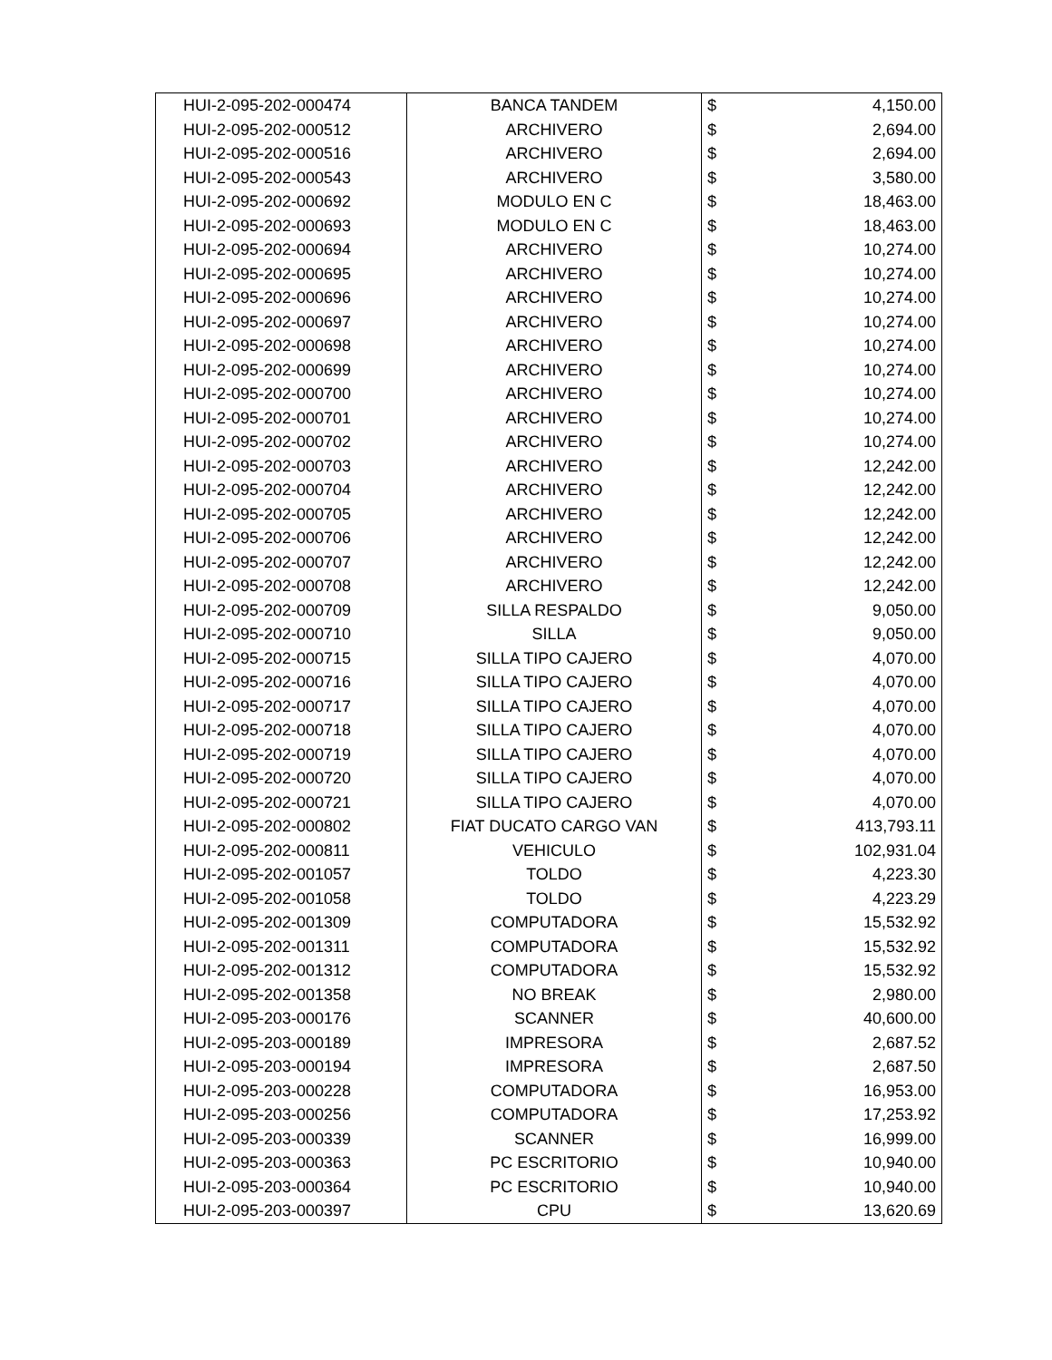| HUI-2-095-202-000474 | BANCA TANDEM | $ | 4,150.00 |
| HUI-2-095-202-000512 | ARCHIVERO | $ | 2,694.00 |
| HUI-2-095-202-000516 | ARCHIVERO | $ | 2,694.00 |
| HUI-2-095-202-000543 | ARCHIVERO | $ | 3,580.00 |
| HUI-2-095-202-000692 | MODULO EN C | $ | 18,463.00 |
| HUI-2-095-202-000693 | MODULO EN C | $ | 18,463.00 |
| HUI-2-095-202-000694 | ARCHIVERO | $ | 10,274.00 |
| HUI-2-095-202-000695 | ARCHIVERO | $ | 10,274.00 |
| HUI-2-095-202-000696 | ARCHIVERO | $ | 10,274.00 |
| HUI-2-095-202-000697 | ARCHIVERO | $ | 10,274.00 |
| HUI-2-095-202-000698 | ARCHIVERO | $ | 10,274.00 |
| HUI-2-095-202-000699 | ARCHIVERO | $ | 10,274.00 |
| HUI-2-095-202-000700 | ARCHIVERO | $ | 10,274.00 |
| HUI-2-095-202-000701 | ARCHIVERO | $ | 10,274.00 |
| HUI-2-095-202-000702 | ARCHIVERO | $ | 10,274.00 |
| HUI-2-095-202-000703 | ARCHIVERO | $ | 12,242.00 |
| HUI-2-095-202-000704 | ARCHIVERO | $ | 12,242.00 |
| HUI-2-095-202-000705 | ARCHIVERO | $ | 12,242.00 |
| HUI-2-095-202-000706 | ARCHIVERO | $ | 12,242.00 |
| HUI-2-095-202-000707 | ARCHIVERO | $ | 12,242.00 |
| HUI-2-095-202-000708 | ARCHIVERO | $ | 12,242.00 |
| HUI-2-095-202-000709 | SILLA RESPALDO | $ | 9,050.00 |
| HUI-2-095-202-000710 | SILLA | $ | 9,050.00 |
| HUI-2-095-202-000715 | SILLA TIPO CAJERO | $ | 4,070.00 |
| HUI-2-095-202-000716 | SILLA TIPO CAJERO | $ | 4,070.00 |
| HUI-2-095-202-000717 | SILLA TIPO CAJERO | $ | 4,070.00 |
| HUI-2-095-202-000718 | SILLA TIPO CAJERO | $ | 4,070.00 |
| HUI-2-095-202-000719 | SILLA TIPO CAJERO | $ | 4,070.00 |
| HUI-2-095-202-000720 | SILLA TIPO CAJERO | $ | 4,070.00 |
| HUI-2-095-202-000721 | SILLA TIPO CAJERO | $ | 4,070.00 |
| HUI-2-095-202-000802 | FIAT DUCATO CARGO VAN | $ | 413,793.11 |
| HUI-2-095-202-000811 | VEHICULO | $ | 102,931.04 |
| HUI-2-095-202-001057 | TOLDO | $ | 4,223.30 |
| HUI-2-095-202-001058 | TOLDO | $ | 4,223.29 |
| HUI-2-095-202-001309 | COMPUTADORA | $ | 15,532.92 |
| HUI-2-095-202-001311 | COMPUTADORA | $ | 15,532.92 |
| HUI-2-095-202-001312 | COMPUTADORA | $ | 15,532.92 |
| HUI-2-095-202-001358 | NO BREAK | $ | 2,980.00 |
| HUI-2-095-203-000176 | SCANNER | $ | 40,600.00 |
| HUI-2-095-203-000189 | IMPRESORA | $ | 2,687.52 |
| HUI-2-095-203-000194 | IMPRESORA | $ | 2,687.50 |
| HUI-2-095-203-000228 | COMPUTADORA | $ | 16,953.00 |
| HUI-2-095-203-000256 | COMPUTADORA | $ | 17,253.92 |
| HUI-2-095-203-000339 | SCANNER | $ | 16,999.00 |
| HUI-2-095-203-000363 | PC ESCRITORIO | $ | 10,940.00 |
| HUI-2-095-203-000364 | PC ESCRITORIO | $ | 10,940.00 |
| HUI-2-095-203-000397 | CPU | $ | 13,620.69 |